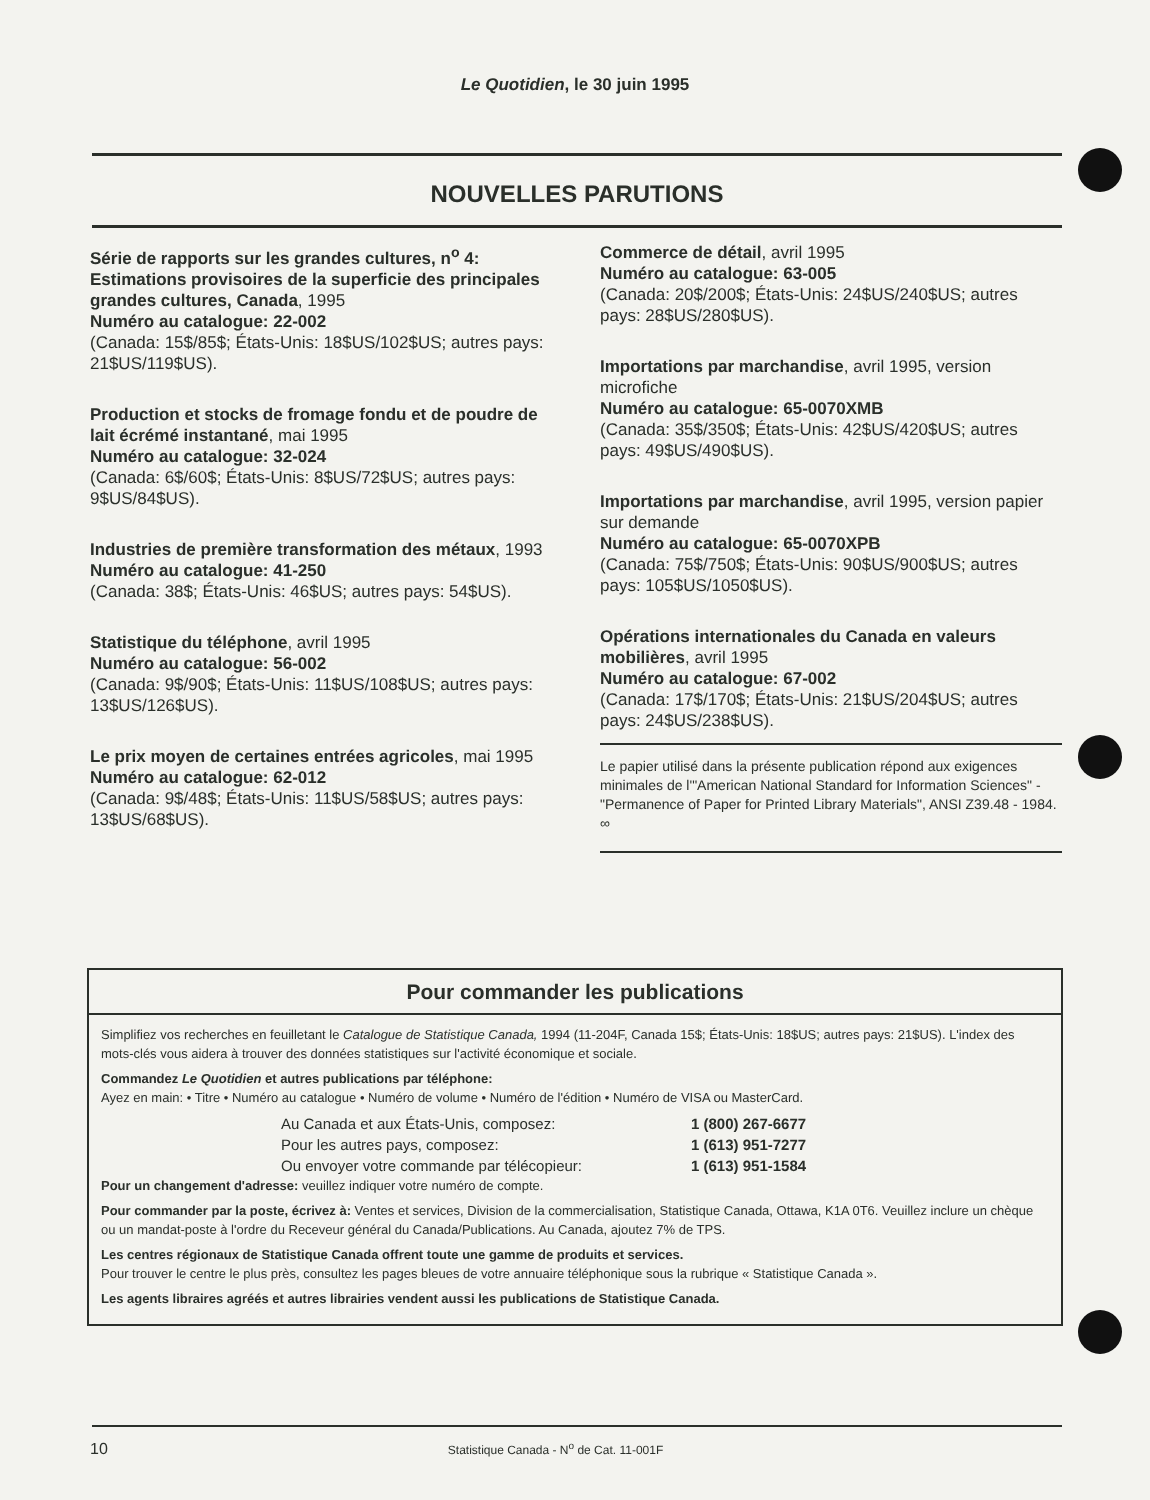Le Quotidien, le 30 juin 1995
NOUVELLES PARUTIONS
Série de rapports sur les grandes cultures, n<sup>o</sup> 4: Estimations provisoires de la superficie des principales grandes cultures, Canada, 1995
Numéro au catalogue: 22-002
(Canada: 15$/85$; États-Unis: 18$US/102$US; autres pays: 21$US/119$US).
Production et stocks de fromage fondu et de poudre de lait écrémé instantané, mai 1995
Numéro au catalogue: 32-024
(Canada: 6$/60$; États-Unis: 8$US/72$US; autres pays: 9$US/84$US).
Industries de première transformation des métaux, 1993
Numéro au catalogue: 41-250
(Canada: 38$; États-Unis: 46$US; autres pays: 54$US).
Statistique du téléphone, avril 1995
Numéro au catalogue: 56-002
(Canada: 9$/90$; États-Unis: 11$US/108$US; autres pays: 13$US/126$US).
Le prix moyen de certaines entrées agricoles, mai 1995
Numéro au catalogue: 62-012
(Canada: 9$/48$; États-Unis: 11$US/58$US; autres pays: 13$US/68$US).
Commerce de détail, avril 1995
Numéro au catalogue: 63-005
(Canada: 20$/200$; États-Unis: 24$US/240$US; autres pays: 28$US/280$US).
Importations par marchandise, avril 1995, version microfiche
Numéro au catalogue: 65-0070XMB
(Canada: 35$/350$; États-Unis: 42$US/420$US; autres pays: 49$US/490$US).
Importations par marchandise, avril 1995, version papier sur demande
Numéro au catalogue: 65-0070XPB
(Canada: 75$/750$; États-Unis: 90$US/900$US; autres pays: 105$US/1050$US).
Opérations internationales du Canada en valeurs mobilières, avril 1995
Numéro au catalogue: 67-002
(Canada: 17$/170$; États-Unis: 21$US/204$US; autres pays: 24$US/238$US).
Le papier utilisé dans la présente publication répond aux exigences minimales de l'"American National Standard for Information Sciences" - "Permanence of Paper for Printed Library Materials", ANSI Z39.48 - 1984.
∞
Pour commander les publications
Simplifiez vos recherches en feuilletant le Catalogue de Statistique Canada, 1994 (11-204F, Canada 15$; États-Unis: 18$US; autres pays: 21$US). L'index des mots-clés vous aidera à trouver des données statistiques sur l'activité économique et sociale.
Commandez Le Quotidien et autres publications par téléphone:
Ayez en main: • Titre • Numéro au catalogue • Numéro de volume • Numéro de l'édition • Numéro de VISA ou MasterCard.
Au Canada et aux États-Unis, composez: 1 (800) 267-6677 Pour les autres pays, composez: 1 (613) 951-7277 Ou envoyer votre commande par télécopieur: 1 (613) 951-1584
Pour un changement d'adresse: veuillez indiquer votre numéro de compte.
Pour commander par la poste, écrivez à: Ventes et services, Division de la commercialisation, Statistique Canada, Ottawa, K1A 0T6. Veuillez inclure un chèque ou un mandat-poste à l'ordre du Receveur général du Canada/Publications. Au Canada, ajoutez 7% de TPS.
Les centres régionaux de Statistique Canada offrent toute une gamme de produits et services.
Pour trouver le centre le plus près, consultez les pages bleues de votre annuaire téléphonique sous la rubrique « Statistique Canada ».
Les agents libraires agréés et autres librairies vendent aussi les publications de Statistique Canada.
10 Statistique Canada - N<sup>o</sup> de Cat. 11-001F